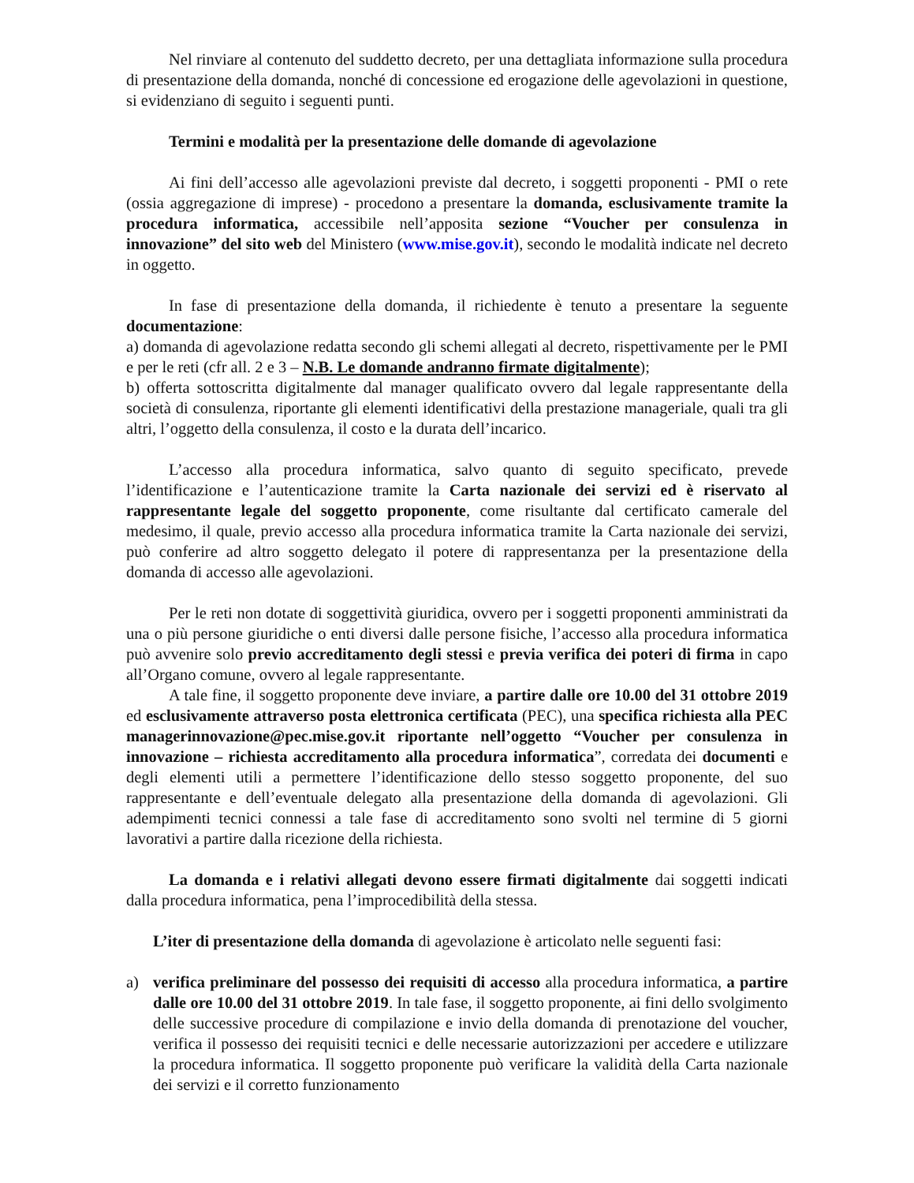Nel rinviare al contenuto del suddetto decreto, per una dettagliata informazione sulla procedura di presentazione della domanda, nonché di concessione ed erogazione delle agevolazioni in questione, si evidenziano di seguito i seguenti punti.
Termini e modalità per la presentazione delle domande di agevolazione
Ai fini dell’accesso alle agevolazioni previste dal decreto, i soggetti proponenti - PMI o rete (ossia aggregazione di imprese) - procedono a presentare la domanda, esclusivamente tramite la procedura informatica, accessibile nell’apposita sezione “Voucher per consulenza in innovazione” del sito web del Ministero (www.mise.gov.it), secondo le modalità indicate nel decreto in oggetto.
In fase di presentazione della domanda, il richiedente è tenuto a presentare la seguente documentazione:
a) domanda di agevolazione redatta secondo gli schemi allegati al decreto, rispettivamente per le PMI e per le reti (cfr all. 2 e 3 – N.B. Le domande andranno firmate digitalmente);
b) offerta sottoscritta digitalmente dal manager qualificato ovvero dal legale rappresentante della società di consulenza, riportante gli elementi identificativi della prestazione manageriale, quali tra gli altri, l’oggetto della consulenza, il costo e la durata dell’incarico.
L’accesso alla procedura informatica, salvo quanto di seguito specificato, prevede l’identificazione e l’autenticazione tramite la Carta nazionale dei servizi ed è riservato al rappresentante legale del soggetto proponente, come risultante dal certificato camerale del medesimo, il quale, previo accesso alla procedura informatica tramite la Carta nazionale dei servizi, può conferire ad altro soggetto delegato il potere di rappresentanza per la presentazione della domanda di accesso alle agevolazioni.
Per le reti non dotate di soggettività giuridica, ovvero per i soggetti proponenti amministrati da una o più persone giuridiche o enti diversi dalle persone fisiche, l’accesso alla procedura informatica può avvenire solo previo accreditamento degli stessi e previa verifica dei poteri di firma in capo all’Organo comune, ovvero al legale rappresentante.
A tale fine, il soggetto proponente deve inviare, a partire dalle ore 10.00 del 31 ottobre 2019 ed esclusivamente attraverso posta elettronica certificata (PEC), una specifica richiesta alla PEC managerinnovazione@pec.mise.gov.it riportante nell’oggetto “Voucher per consulenza in innovazione – richiesta accreditamento alla procedura informatica”, corredata dei documenti e degli elementi utili a permettere l’identificazione dello stesso soggetto proponente, del suo rappresentante e dell’eventuale delegato alla presentazione della domanda di agevolazioni. Gli adempimenti tecnici connessi a tale fase di accreditamento sono svolti nel termine di 5 giorni lavorativi a partire dalla ricezione della richiesta.
La domanda e i relativi allegati devono essere firmati digitalmente dai soggetti indicati dalla procedura informatica, pena l’improcedibilità della stessa.
L’iter di presentazione della domanda di agevolazione è articolato nelle seguenti fasi:
a) verifica preliminare del possesso dei requisiti di accesso alla procedura informatica, a partire dalle ore 10.00 del 31 ottobre 2019. In tale fase, il soggetto proponente, ai fini dello svolgimento delle successive procedure di compilazione e invio della domanda di prenotazione del voucher, verifica il possesso dei requisiti tecnici e delle necessarie autorizzazioni per accedere e utilizzare la procedura informatica. Il soggetto proponente può verificare la validità della Carta nazionale dei servizi e il corretto funzionamento